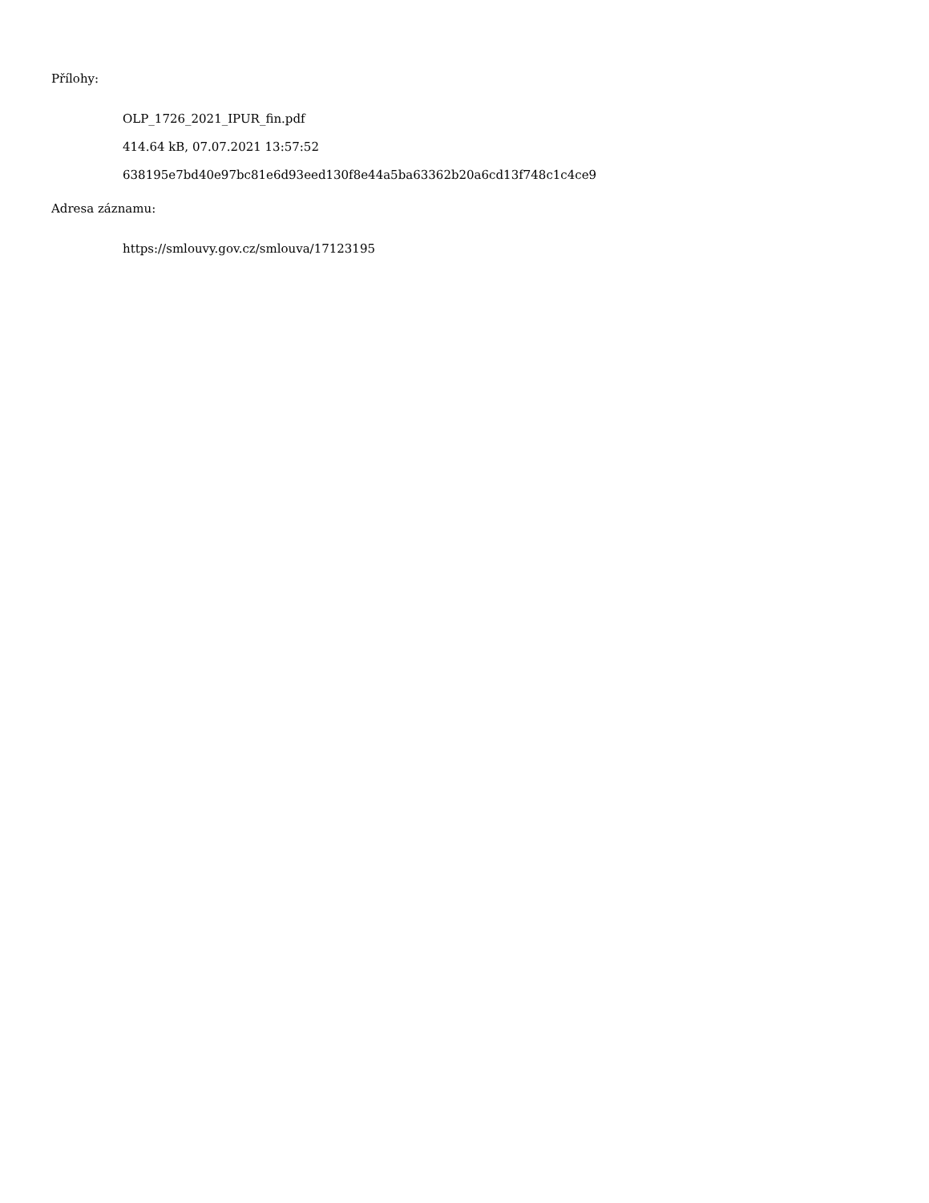Přílohy:
OLP_1726_2021_IPUR_fin.pdf
414.64 kB, 07.07.2021 13:57:52
638195e7bd40e97bc81e6d93eed130f8e44a5ba63362b20a6cd13f748c1c4ce9
Adresa záznamu:
https://smlouvy.gov.cz/smlouva/17123195